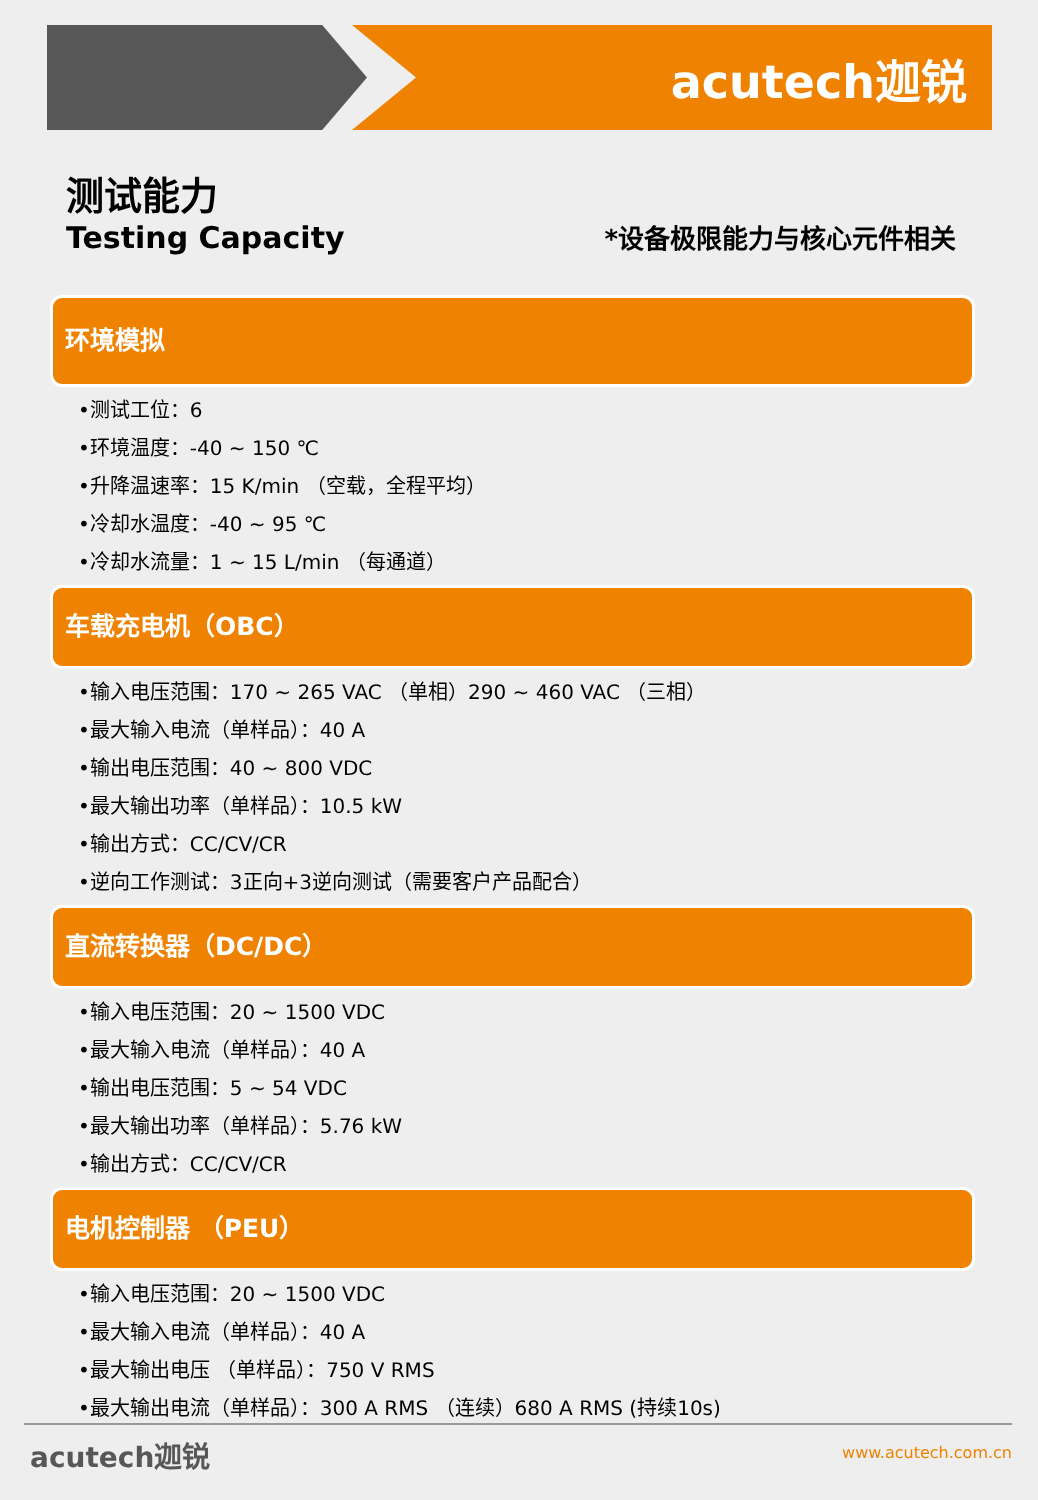acutech迦锐
测试能力
Testing Capacity
*设备极限能力与核心元件相关
环境模拟
•测试工位：6
•环境温度：-40 ~ 150 ℃
•升降温速率：15 K/min （空载，全程平均）
•冷却水温度：-40 ~ 95 ℃
•冷却水流量：1 ~ 15 L/min （每通道）
车载充电机（OBC）
•输入电压范围：170 ~ 265 VAC （单相）290 ~ 460 VAC （三相）
•最大输入电流（单样品）：40 A
•输出电压范围：40 ~ 800 VDC
•最大输出功率（单样品）：10.5 kW
•输出方式：CC/CV/CR
•逆向工作测试：3正向+3逆向测试（需要客户产品配合）
直流转换器（DC/DC）
•输入电压范围：20 ~ 1500 VDC
•最大输入电流（单样品）：40 A
•输出电压范围：5 ~ 54 VDC
•最大输出功率（单样品）：5.76 kW
•输出方式：CC/CV/CR
电机控制器 （PEU）
•输入电压范围：20 ~ 1500 VDC
•最大输入电流（单样品）：40 A
•最大输出电压 （单样品）：750 V RMS
•最大输出电流（单样品）：300 A RMS （连续）680 A RMS (持续10s)
acutech迦锐 www.acutech.com.cn